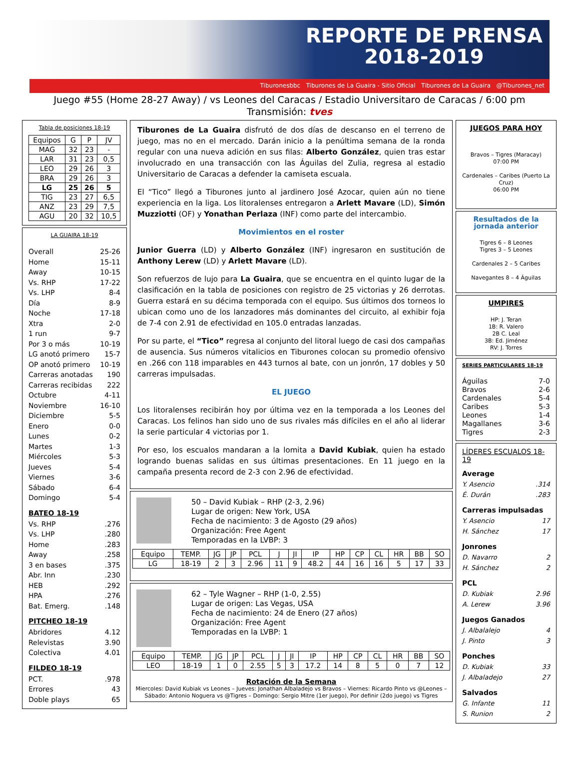REPORTE DE PRENSA
2018-2019
Tiburonesbbc Tiburones de La Guaira - Sitio Oficial Tiburones de La Guaira @Tiburones_net
Juego #55 (Home 28-27 Away) / vs Leones del Caracas / Estadio Universitaro de Caracas / 6:00 pm
Transmisión: tves
Tabla de posiciones 18-19
| Equipos | G | P | JV |
| --- | --- | --- | --- |
| MAG | 32 | 23 | - |
| LAR | 31 | 23 | 0,5 |
| LEO | 29 | 26 | 3 |
| BRA | 29 | 26 | 3 |
| LG | 25 | 26 | 5 |
| TIG | 23 | 27 | 6,5 |
| ANZ | 23 | 29 | 7,5 |
| AGU | 20 | 32 | 10,5 |
LA GUAIRA 18-19
Overall 25-26
Home 15-11
Away 10-15
Vs. RHP 17-22
Vs. LHP 8-4
Día 8-9
Noche 17-18
Xtra 2-0
1 run 9-7
Por 3 o más 10-19
LG anotó primero 15-7
OP anotó primero 10-19
Carreras anotadas 190
Carreras recibidas 222
Octubre 4-11
Noviembre 16-10
Diciembre 5-5
Enero 0-0
Lunes 0-2
Martes 1-3
Miércoles 5-3
Jueves 5-4
Viernes 3-6
Sábado 6-4
Domingo 5-4
BATEO 18-19
Vs. RHP.276
Vs. LHP.280
Home.283
Away.258
3 en bases.375
Abr. Inn.230
HEB.292
HPA.276
Bat. Emerg..148
PITCHEO 18-19
Abridores 4.12
Relevistas 3.90
Colectiva 4.01
FILDEO 18-19
PCT..978
Errores 43
Doble plays 65
Tiburones de La Guaira disfrutó de dos días de descanso en el terreno de juego, mas no en el mercado. Darán inicio a la penúltima semana de la ronda regular con una nueva adición en sus filas: Alberto González, quien tras estar involucrado en una transacción con las Águilas del Zulia, regresa al estadio Universitario de Caracas a defender la camiseta escuala.
El “Tico” llegó a Tiburones junto al jardinero José Azocar, quien aún no tiene experiencia en la liga. Los litoralenses entregaron a Arlett Mavare (LD), Simón Muzziotti (OF) y Yonathan Perlaza (INF) como parte del intercambio.
Movimientos en el roster
Junior Guerra (LD) y Alberto González (INF) ingresaron en sustitución de Anthony Lerew (LD) y Arlett Mavare (LD).
Son refuerzos de lujo para La Guaira, que se encuentra en el quinto lugar de la clasificación en la tabla de posiciones con registro de 25 victorias y 26 derrotas. Guerra estará en su décima temporada con el equipo. Sus últimos dos torneos lo ubican como uno de los lanzadores más dominantes del circuito, al exhibir foja de 7-4 con 2.91 de efectividad en 105.0 entradas lanzadas.
Por su parte, el “Tico” regresa al conjunto del litoral luego de casi dos campañas de ausencia. Sus números vitalicios en Tiburones colocan su promedio ofensivo en .266 con 118 imparables en 443 turnos al bate, con un jonrón, 17 dobles y 50 carreras impulsadas.
EL JUEGO
Los litoralenses recibirán hoy por última vez en la temporada a los Leones del Caracas. Los felinos han sido uno de sus rivales más difíciles en el año al liderar la serie particular 4 victorias por 1.
Por eso, los escualos mandaran a la lomita a David Kubiak, quien ha estado logrando buenas salidas en sus últimas presentaciones. En 11 juego en la campaña presenta record de 2-3 con 2.96 de efectividad.
50 – David Kubiak – RHP (2-3, 2.96)
Lugar de origen: New York, USA
Fecha de nacimiento: 3 de Agosto (29 años)
Organización: Free Agent
Temporadas en la LVBP: 3
| Equipo | TEMP. | JG | JP | PCL | J | JI | IP | HP | CP | CL | HR | BB | SO |
| --- | --- | --- | --- | --- | --- | --- | --- | --- | --- | --- | --- | --- | --- |
| LG | 18-19 | 2 | 3 | 2.96 | 11 | 9 | 48.2 | 44 | 16 | 16 | 5 | 17 | 33 |
62 – Tyle Wagner – RHP (1-0, 2.55)
Lugar de origen: Las Vegas, USA
Fecha de nacimiento: 24 de Enero (27 años)
Organización: Free Agent
Temporadas en la LVBP: 1
| Equipo | TEMP. | JG | JP | PCL | J | JI | IP | HP | CP | CL | HR | BB | SO |
| --- | --- | --- | --- | --- | --- | --- | --- | --- | --- | --- | --- | --- | --- |
| LEO | 18-19 | 1 | 0 | 2.55 | 5 | 3 | 17.2 | 14 | 8 | 5 | 0 | 7 | 12 |
Rotación de la Semana
Miercoles: David Kubiak vs Leones – Jueves: Jonathan Albaladejo vs Bravos – Viernes: Ricardo Pinto vs @Leones – Sábado: Antonio Noguera vs @Tigres – Domingo: Sergio Mitre (1er juego), Por definir (2do juego) vs Tigres
JUEGOS PARA HOY
Bravos – Tigres (Maracay)
07:00 PM
Cardenales – Caribes (Puerto La Cruz)
06:00 PM
Resultados de la jornada anterior
Tigres 6 – 8 Leones
Tigres 3 – 5 Leones
Cardenales 2 – 5 Caribes
Navegantes 8 – 4 Águilas
UMPIRES
HP: J. Teran
1B: R. Valero
2B C. Leal
3B: Ed. Jiménez
RV: J. Torres
SERIES PARTICULARES 18-19
Águilas 7-0
Bravos 2-6
Cardenales 5-4
Caribes 5-3
Leones 1-4
Magallanes 3-6
Tigres 2-3
LÍDERES ESCUALOS 18-19
Average
Y. Asencio.314
É. Durán.283
Carreras impulsadas
Y. Asencio 17
H. Sánchez 17
Jonrones
D. Navarro 2
H. Sánchez 2
PCL
D. Kubiak 2.96
A. Lerew 3.96
Juegos Ganados
J. Albalalejo 4
J. Pinto 3
Ponches
D. Kubiak 33
J. Albaladejo 27
Salvados
G. Infante 11
S. Runion 2